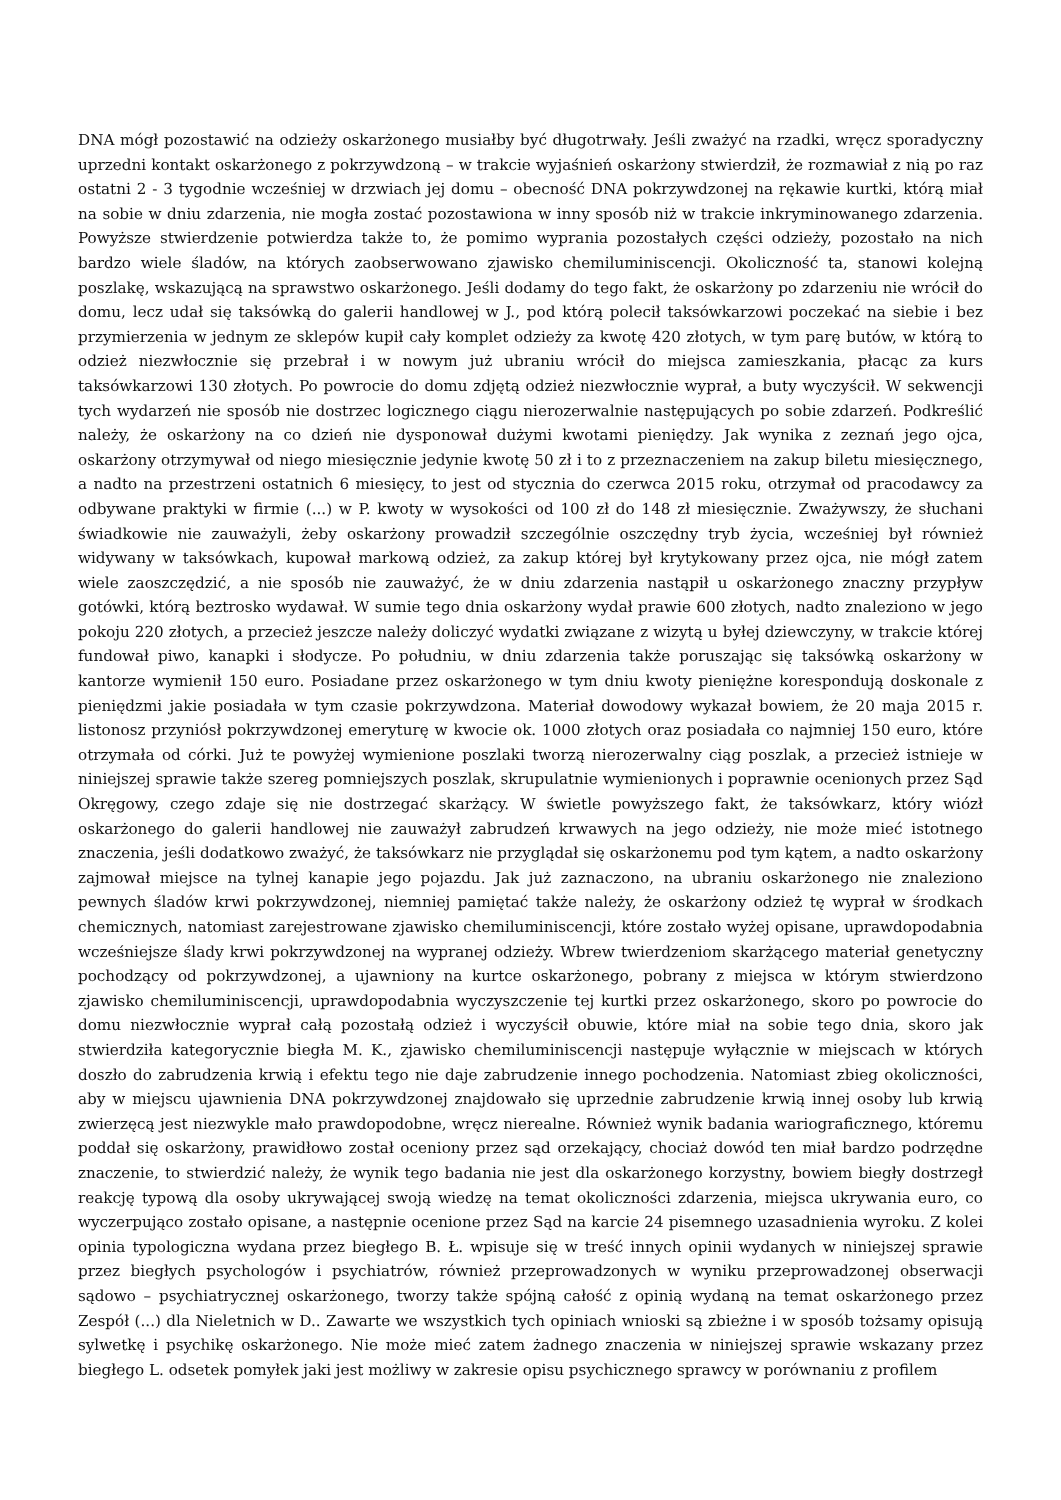DNA mógł pozostawić na odzieży oskarżonego musiałby być długotrwały. Jeśli zważyć na rzadki, wręcz sporadyczny uprzedni kontakt oskarżonego z pokrzywdzoną – w trakcie wyjaśnień oskarżony stwierdził, że rozmawiał z nią po raz ostatni 2 - 3 tygodnie wcześniej w drzwiach jej domu – obecność DNA pokrzywdzonej na rękawie kurtki, którą miał na sobie w dniu zdarzenia, nie mogła zostać pozostawiona w inny sposób niż w trakcie inkryminowanego zdarzenia. Powyższe stwierdzenie potwierdza także to, że pomimo wyprania pozostałych części odzieży, pozostało na nich bardzo wiele śladów, na których zaobserwowano zjawisko chemiluminiscencji. Okoliczność ta, stanowi kolejną poszlakę, wskazującą na sprawstwo oskarżonego. Jeśli dodamy do tego fakt, że oskarżony po zdarzeniu nie wrócił do domu, lecz udał się taksówką do galerii handlowej w J., pod którą polecił taksówkarzowi poczekać na siebie i bez przymierzenia w jednym ze sklepów kupił cały komplet odzieży za kwotę 420 złotych, w tym parę butów, w którą to odzież niezwłocznie się przebrał i w nowym już ubraniu wrócił do miejsca zamieszkania, płacąc za kurs taksówkarzowi 130 złotych. Po powrocie do domu zdjętą odzież niezwłocznie wyprał, a buty wyczyścił. W sekwencji tych wydarzeń nie sposób nie dostrzec logicznego ciągu nierozerwalnie następujących po sobie zdarzeń. Podkreślić należy, że oskarżony na co dzień nie dysponował dużymi kwotami pieniędzy. Jak wynika z zeznań jego ojca, oskarżony otrzymywał od niego miesięcznie jedynie kwotę 50 zł i to z przeznaczeniem na zakup biletu miesięcznego, a nadto na przestrzeni ostatnich 6 miesięcy, to jest od stycznia do czerwca 2015 roku, otrzymał od pracodawcy za odbywane praktyki w firmie (...) w P. kwoty w wysokości od 100 zł do 148 zł miesięcznie. Zważywszy, że słuchani świadkowie nie zauważyli, żeby oskarżony prowadził szczególnie oszczędny tryb życia, wcześniej był również widywany w taksówkach, kupował markową odzież, za zakup której był krytykowany przez ojca, nie mógł zatem wiele zaoszczędzić, a nie sposób nie zauważyć, że w dniu zdarzenia nastąpił u oskarżonego znaczny przypływ gotówki, którą beztrosko wydawał. W sumie tego dnia oskarżony wydał prawie 600 złotych, nadto znaleziono w jego pokoju 220 złotych, a przecież jeszcze należy doliczyć wydatki związane z wizytą u byłej dziewczyny, w trakcie której fundował piwo, kanapki i słodycze. Po południu, w dniu zdarzenia także poruszając się taksówką oskarżony w kantorze wymienił 150 euro. Posiadane przez oskarżonego w tym dniu kwoty pieniężne korespondują doskonale z pieniędzmi jakie posiadała w tym czasie pokrzywdzona. Materiał dowodowy wykazał bowiem, że 20 maja 2015 r. listonosz przyniósł pokrzywdzonej emeryturę w kwocie ok. 1000 złotych oraz posiadała co najmniej 150 euro, które otrzymała od córki. Już te powyżej wymienione poszlaki tworzą nierozerwalny ciąg poszlak, a przecież istnieje w niniejszej sprawie także szereg pomniejszych poszlak, skrupulatnie wymienionych i poprawnie ocenionych przez Sąd Okręgowy, czego zdaje się nie dostrzegać skarżący. W świetle powyższego fakt, że taksówkarz, który wiózł oskarżonego do galerii handlowej nie zauważył zabrudzeń krwawych na jego odzieży, nie może mieć istotnego znaczenia, jeśli dodatkowo zważyć, że taksówkarz nie przyglądał się oskarżonemu pod tym kątem, a nadto oskarżony zajmował miejsce na tylnej kanapie jego pojazdu. Jak już zaznaczono, na ubraniu oskarżonego nie znaleziono pewnych śladów krwi pokrzywdzonej, niemniej pamiętać także należy, że oskarżony odzież tę wyprał w środkach chemicznych, natomiast zarejestrowane zjawisko chemiluminiscencji, które zostało wyżej opisane, uprawdopodabnia wcześniejsze ślady krwi pokrzywdzonej na wypranej odzieży. Wbrew twierdzeniom skarżącego materiał genetyczny pochodzący od pokrzywdzonej, a ujawniony na kurtce oskarżonego, pobrany z miejsca w którym stwierdzono zjawisko chemiluminiscencji, uprawdopodabnia wyczyszczenie tej kurtki przez oskarżonego, skoro po powrocie do domu niezwłocznie wyprał całą pozostałą odzież i wyczyścił obuwie, które miał na sobie tego dnia, skoro jak stwierdziła kategorycznie biegła M. K., zjawisko chemiluminiscencji następuje wyłącznie w miejscach w których doszło do zabrudzenia krwią i efektu tego nie daje zabrudzenie innego pochodzenia. Natomiast zbieg okoliczności, aby w miejscu ujawnienia DNA pokrzywdzonej znajdowało się uprzednie zabrudzenie krwią innej osoby lub krwią zwierzęcą jest niezwykle mało prawdopodobne, wręcz nierealne. Również wynik badania wariograficznego, któremu poddał się oskarżony, prawidłowo został oceniony przez sąd orzekający, chociaż dowód ten miał bardzo podrzędne znaczenie, to stwierdzić należy, że wynik tego badania nie jest dla oskarżonego korzystny, bowiem biegły dostrzegł reakcję typową dla osoby ukrywającej swoją wiedzę na temat okoliczności zdarzenia, miejsca ukrywania euro, co wyczerpująco zostało opisane, a następnie ocenione przez Sąd na karcie 24 pisemnego uzasadnienia wyroku. Z kolei opinia typologiczna wydana przez biegłego B. Ł. wpisuje się w treść innych opinii wydanych w niniejszej sprawie przez biegłych psychologów i psychiatrów, również przeprowadzonych w wyniku przeprowadzonej obserwacji sądowo – psychiatrycznej oskarżonego, tworzy także spójną całość z opinią wydaną na temat oskarżonego przez Zespół (...) dla Nieletnich w D.. Zawarte we wszystkich tych opiniach wnioski są zbieżne i w sposób tożsamy opisują sylwetkę i psychikę oskarżonego. Nie może mieć zatem żadnego znaczenia w niniejszej sprawie wskazany przez biegłego L. odsetek pomyłek jaki jest możliwy w zakresie opisu psychicznego sprawcy w porównaniu z profilem